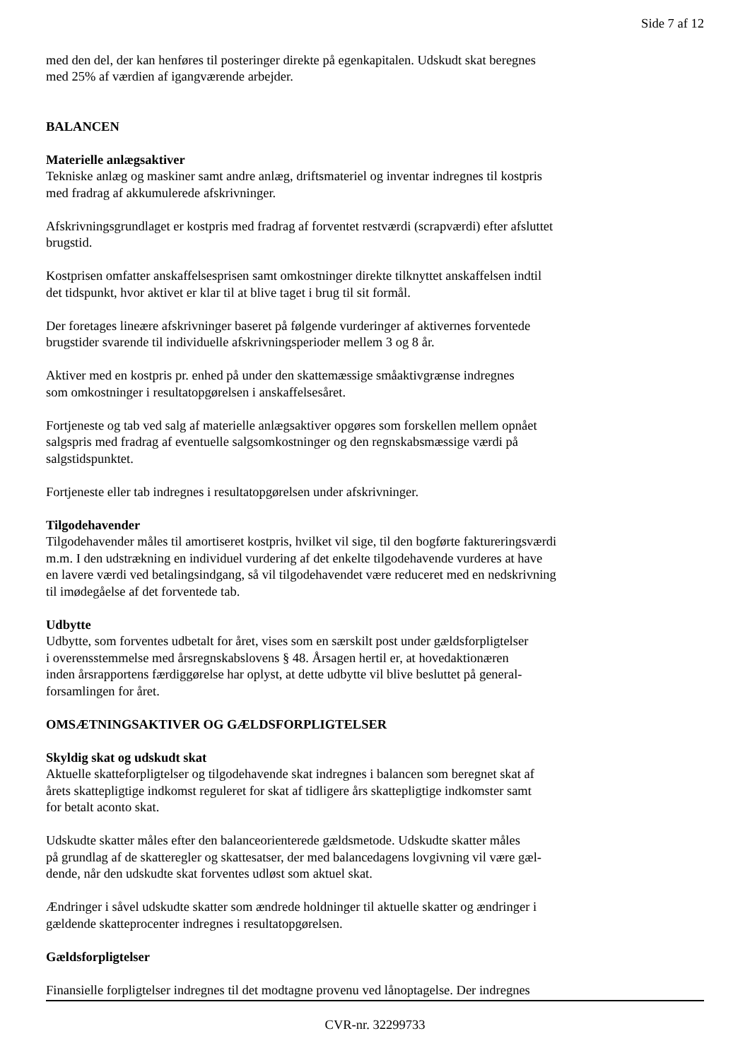Side 7 af 12
med den del, der kan henføres til posteringer direkte på egenkapitalen. Udskudt skat beregnes
med 25% af værdien af igangværende arbejder.
BALANCEN
Materielle anlægsaktiver
Tekniske anlæg og maskiner samt andre anlæg, driftsmateriel og inventar indregnes til kostpris
med fradrag af akkumulerede afskrivninger.
Afskrivningsgrundlaget er kostpris med fradrag af forventet restværdi (scrapværdi) efter afsluttet
brugstid.
Kostprisen omfatter anskaffelsesprisen samt omkostninger direkte tilknyttet anskaffelsen indtil
det tidspunkt, hvor aktivet er klar til at blive taget i brug til sit formål.
Der foretages lineære afskrivninger baseret på følgende vurderinger af aktivernes forventede
brugstider svarende til individuelle afskrivningsperioder mellem 3 og 8 år.
Aktiver med en kostpris pr. enhed på under den skattemæssige småaktivgrænse indregnes
som omkostninger i resultatopgørelsen i anskaffelsesåret.
Fortjeneste og tab ved salg af materielle anlægsaktiver opgøres som forskellen mellem opnået
salgspris med fradrag af eventuelle salgsomkostninger og den regnskabsmæssige værdi på
salgstidspunktet.
Fortjeneste eller tab indregnes i resultatopgørelsen under afskrivninger.
Tilgodehavender
Tilgodehavender måles til amortiseret kostpris, hvilket vil sige, til den bogførte faktureringsværdi
m.m. I den udstrækning en individuel vurdering af det enkelte tilgodehavende vurderes at have
en lavere værdi ved betalingsindgang, så vil tilgodehavendet være reduceret med en nedskrivning
til imødegåelse af det forventede tab.
Udbytte
Udbytte, som forventes udbetalt for året, vises som en særskilt post under gældsforpligtelser
i overensstemmelse med årsregnskabslovens § 48. Årsagen hertil er, at hovedaktionæren
inden årsrapportens færdiggørelse har oplyst, at dette udbytte vil blive besluttet på general-
forsamlingen for året.
OMSÆTNINGSAKTIVER OG GÆLDSFORPLIGTELSER
Skyldig skat og udskudt skat
Aktuelle skatteforpligtelser og tilgodehavende skat indregnes i balancen som beregnet skat af
årets skattepligtige indkomst reguleret for skat af tidligere års skattepligtige indkomster samt
for betalt aconto skat.
Udskudte skatter måles efter den balanceorienterede gældsmetode. Udskudte skatter måles
på grundlag af de skatteregler og skattesatser, der med balancedagens lovgivning vil være gæl-
dende, når den udskudte skat forventes udløst som aktuel skat.
Ændringer i såvel udskudte skatter som ændrede holdninger til aktuelle skatter og ændringer i
gældende skatteprocenter indregnes i resultatopgørelsen.
Gældsforpligtelser
Finansielle forpligtelser indregnes til det modtagne provenu ved lånoptagelse. Der indregnes
CVR-nr. 32299733